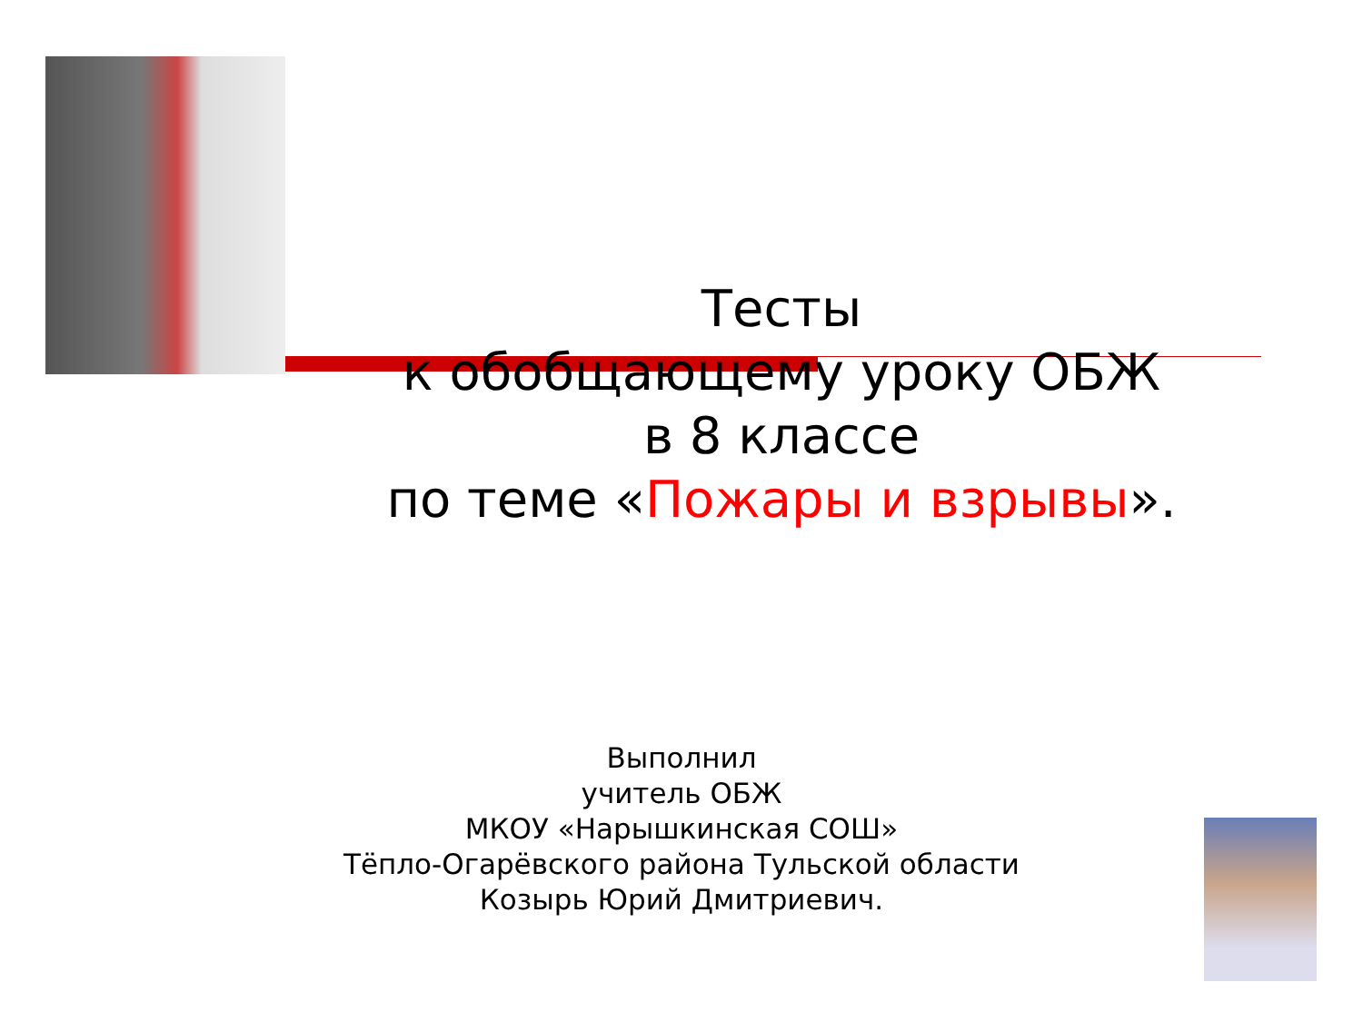Тесты
к обобщающему уроку ОБЖ
в 8 классе
по теме «Пожары и взрывы».
Выполнил
учитель ОБЖ
МКОУ «Нарышкинская СОШ»
Тёпло-Огарёвского района Тульской области
Козырь Юрий Дмитриевич.